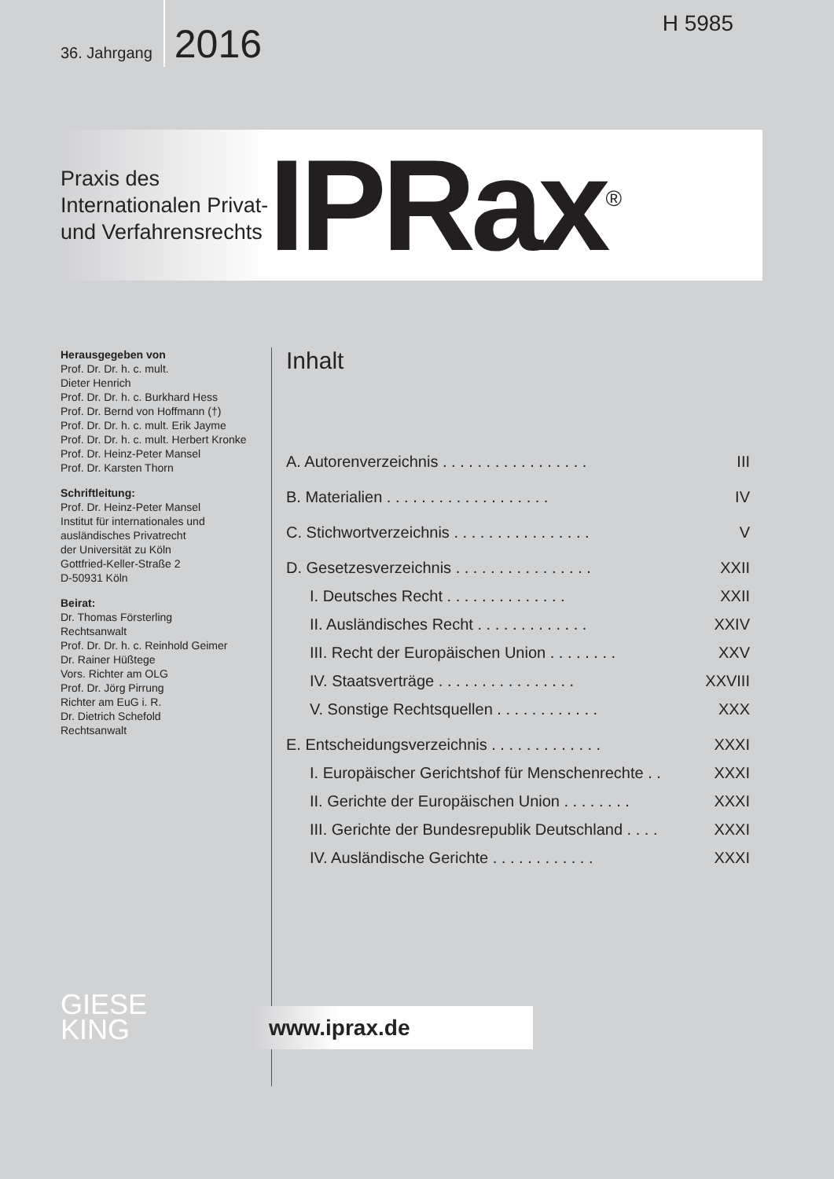36. Jahrgang 2016
H 5985
Praxis des Internationalen Privat- und Verfahrensrechts
IPRax<sup>®</sup>
Herausgegeben von
Prof. Dr. Dr. h. c. mult.
Dieter Henrich
Prof. Dr. Dr. h. c. Burkhard Hess
Prof. Dr. Bernd von Hoffmann (†)
Prof. Dr. Dr. h. c. mult. Erik Jayme
Prof. Dr. Dr. h. c. mult. Herbert Kronke
Prof. Dr. Heinz-Peter Mansel
Prof. Dr. Karsten Thorn
Schriftleitung:
Prof. Dr. Heinz-Peter Mansel
Institut für internationales und
ausländisches Privatrecht
der Universität zu Köln
Gottfried-Keller-Straße 2
D-50931 Köln
Beirat:
Dr. Thomas Försterling
Rechtsanwalt
Prof. Dr. Dr. h. c. Reinhold Geimer
Dr. Rainer Hüßtege
Vors. Richter am OLG
Prof. Dr. Jörg Pirrung
Richter am EuG i. R.
Dr. Dietrich Schefold
Rechtsanwalt
Inhalt
A. Autorenverzeichnis . . . . . . . . . . . . . . . . . III
B. Materialien . . . . . . . . . . . . . . . . . . . IV
C. Stichwortverzeichnis . . . . . . . . . . . . . . . . V
D. Gesetzesverzeichnis . . . . . . . . . . . . . . . . XXII
I. Deutsches Recht . . . . . . . . . . . . . . XXII
II. Ausländisches Recht . . . . . . . . . . . . . XXIV
III. Recht der Europäischen Union . . . . . . . . XXV
IV. Staatsverträge . . . . . . . . . . . . . . . . XXVIII
V. Sonstige Rechtsquellen . . . . . . . . . . . . XXX
E. Entscheidungsverzeichnis . . . . . . . . . . . . . XXXI
I. Europäischer Gerichtshof für Menschenrechte . . XXXI
II. Gerichte der Europäischen Union . . . . . . . . XXXI
III. Gerichte der Bundesrepublik Deutschland . . . . XXXI
IV. Ausländische Gerichte . . . . . . . . . . . . XXXI
GIESE
KING
www.iprax.de